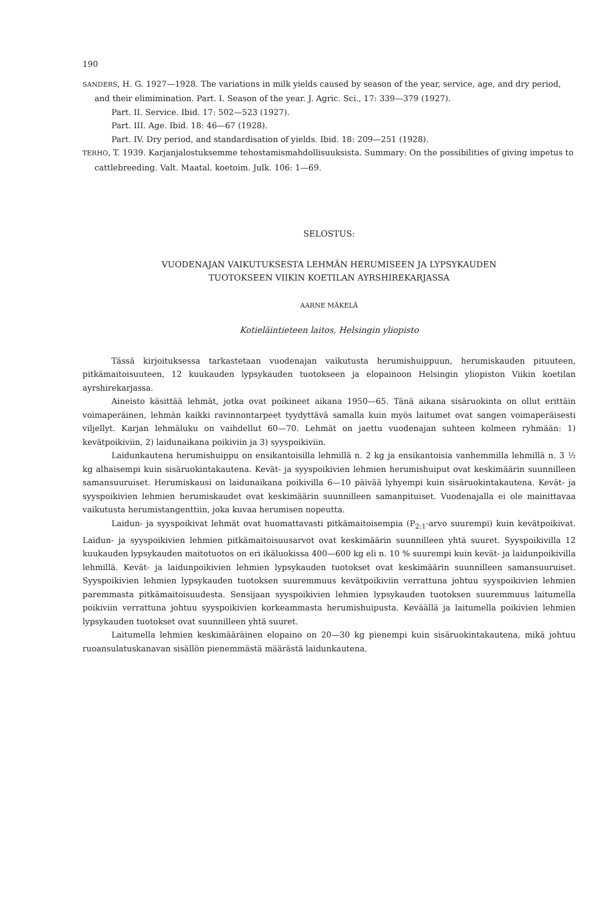190
SANDERS, H. G. 1927—1928. The variations in milk yields caused by season of the year, service, age, and dry period, and their elimimination. Part. I. Season of the year. J. Agric. Sci., 17: 339—379 (1927).
Part. II. Service. Ibid. 17: 502—523 (1927).
Part. III. Age. Ibid. 18: 46—67 (1928).
Part. IV. Dry period, and standardisation of yields. Ibid. 18: 209—251 (1928).
TERHO, T. 1939. Karjanjalostuksemme tehostamismahdollisuuksista. Summary: On the possibilities of giving impetus to cattlebreeding. Valt. Maatal. koetoim. Julk. 106: 1—69.
SELOSTUS:
VUODENAJAN VAIKUTUKSESTA LEHMÄN HERUMISEEN JA LYPSYKAUDEN
TUOTOKSEEN VIIKIN KOETILAN AYRSHIREKARJASSA
AARNE MÄKELÄ
Kotieläintieteen laitos, Helsingin yliopisto
Tässä kirjoituksessa tarkastetaan vuodenajan vaikutusta herumishuippuun, herumiskauden pituuteen, pitkämaitoisuuteen, 12 kuukauden lypsykauden tuotokseen ja elopainoon Helsingin yliopiston Viikin koetilan ayrshirekarjassa.
Aineisto käsittää lehmät, jotka ovat poikineet aikana 1950—65. Tänä aikana sisäruokinta on ollut erittäin voimaperäinen, lehmän kaikki ravinnontarpeet tyydyttävä samalla kuin myös laitumet ovat sangen voimaperäisesti viljellyt. Karjan lehmäluku on vaihdellut 60—70. Lehmät on jaettu vuodenajan suhteen kolmeen ryhmään: 1) kevätpoikiviin, 2) laidunaikana poikiviin ja 3) syyspoikiviin.
Laidunkautena herumishuippu on ensikantoisilla lehmillä n. 2 kg ja ensikantoisia vanhemmilla lehmillä n. 3 ½ kg alhaisempi kuin sisäruokintakautena. Kevät- ja syyspoikivien lehmien herumishuiput ovat keskimäärin suunnilleen samansuuruiset. Herumiskausi on laidunaikana poikivilla 6—10 päivää lyhyempi kuin sisäruokintakautena. Kevät- ja syyspoikivien lehmien herumiskaudet ovat keskimäärin suunnilleen samanpituiset. Vuodenajalla ei ole mainittavaa vaikutusta herumistangenttiin, joka kuvaa herumisen nopeutta.
Laidun- ja syyspoikivat lehmät ovat huomattavasti pitkämaitoisempia (P<sub>2:1</sub>-arvo suurempi) kuin kevätpoikivat. Laidun- ja syyspoikivien lehmien pitkämaitoisuusarvot ovat keskimäärin suunnilleen yhtä suuret. Syyspoikivilla 12 kuukauden lypsykauden maitotuotos on eri ikäluokissa 400—600 kg eli n. 10 % suurempi kuin kevät- ja laidunpoikivilla lehmillä. Kevät- ja laidunpoikivien lehmien lypsykauden tuotokset ovat keskimäärin suunnilleen samansuuruiset. Syyspoikivien lehmien lypsykauden tuotoksen suuremmuus kevätpoikiviin verrattuna johtuu syyspoikivien lehmien paremmasta pitkämaitoisuudesta. Sensijaan syyspoikivien lehmien lypsykauden tuotoksen suuremmuus laitumella poikiviin verrattuna johtuu syyspoikivien korkeammasta herumishuipusta. Keväällä ja laitumella poikivien lehmien lypsykauden tuotokset ovat suunnilleen yhtä suuret.
Laitumella lehmien keskimääräinen elopaino on 20—30 kg pienempi kuin sisäruokintakautena, mikä johtuu ruoansulatuskanavan sisällön pienemmästä määrästä laidunkautena.